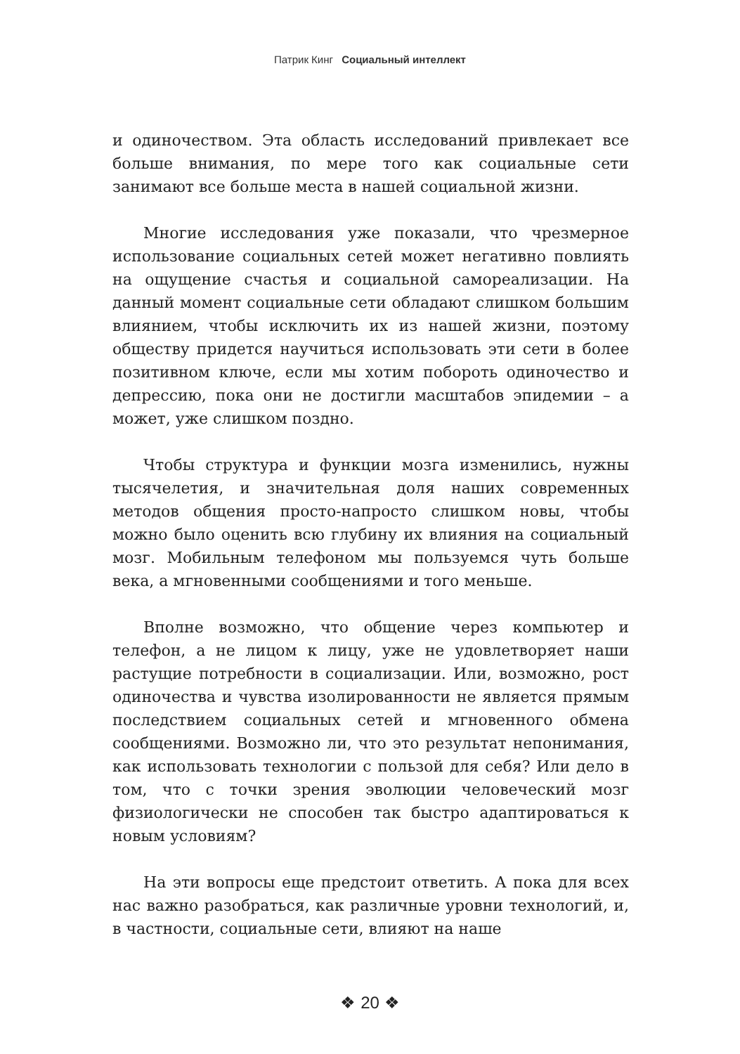Патрик Кинг Социальный интеллект
и одиночеством. Эта область исследований привлекает все больше внимания, по мере того как социальные сети занимают все больше места в нашей социальной жизни.
Многие исследования уже показали, что чрезмерное использование социальных сетей может негативно повлиять на ощущение счастья и социальной самореализации. На данный момент социальные сети обладают слишком большим влиянием, чтобы исключить их из нашей жизни, поэтому обществу придется научиться использовать эти сети в более позитивном ключе, если мы хотим побороть одиночество и депрессию, пока они не достигли масштабов эпидемии – а может, уже слишком поздно.
Чтобы структура и функции мозга изменились, нужны тысячелетия, и значительная доля наших современных методов общения просто-напросто слишком новы, чтобы можно было оценить всю глубину их влияния на социальный мозг. Мобильным телефоном мы пользуемся чуть больше века, а мгновенными сообщениями и того меньше.
Вполне возможно, что общение через компьютер и телефон, а не лицом к лицу, уже не удовлетворяет наши растущие потребности в социализации. Или, возможно, рост одиночества и чувства изолированности не является прямым последствием социальных сетей и мгновенного обмена сообщениями. Возможно ли, что это результат непонимания, как использовать технологии с пользой для себя? Или дело в том, что с точки зрения эволюции человеческий мозг физиологически не способен так быстро адаптироваться к новым условиям?
На эти вопросы еще предстоит ответить. А пока для всех нас важно разобраться, как различные уровни технологий, и, в частности, социальные сети, влияют на наше
❖ 20 ❖